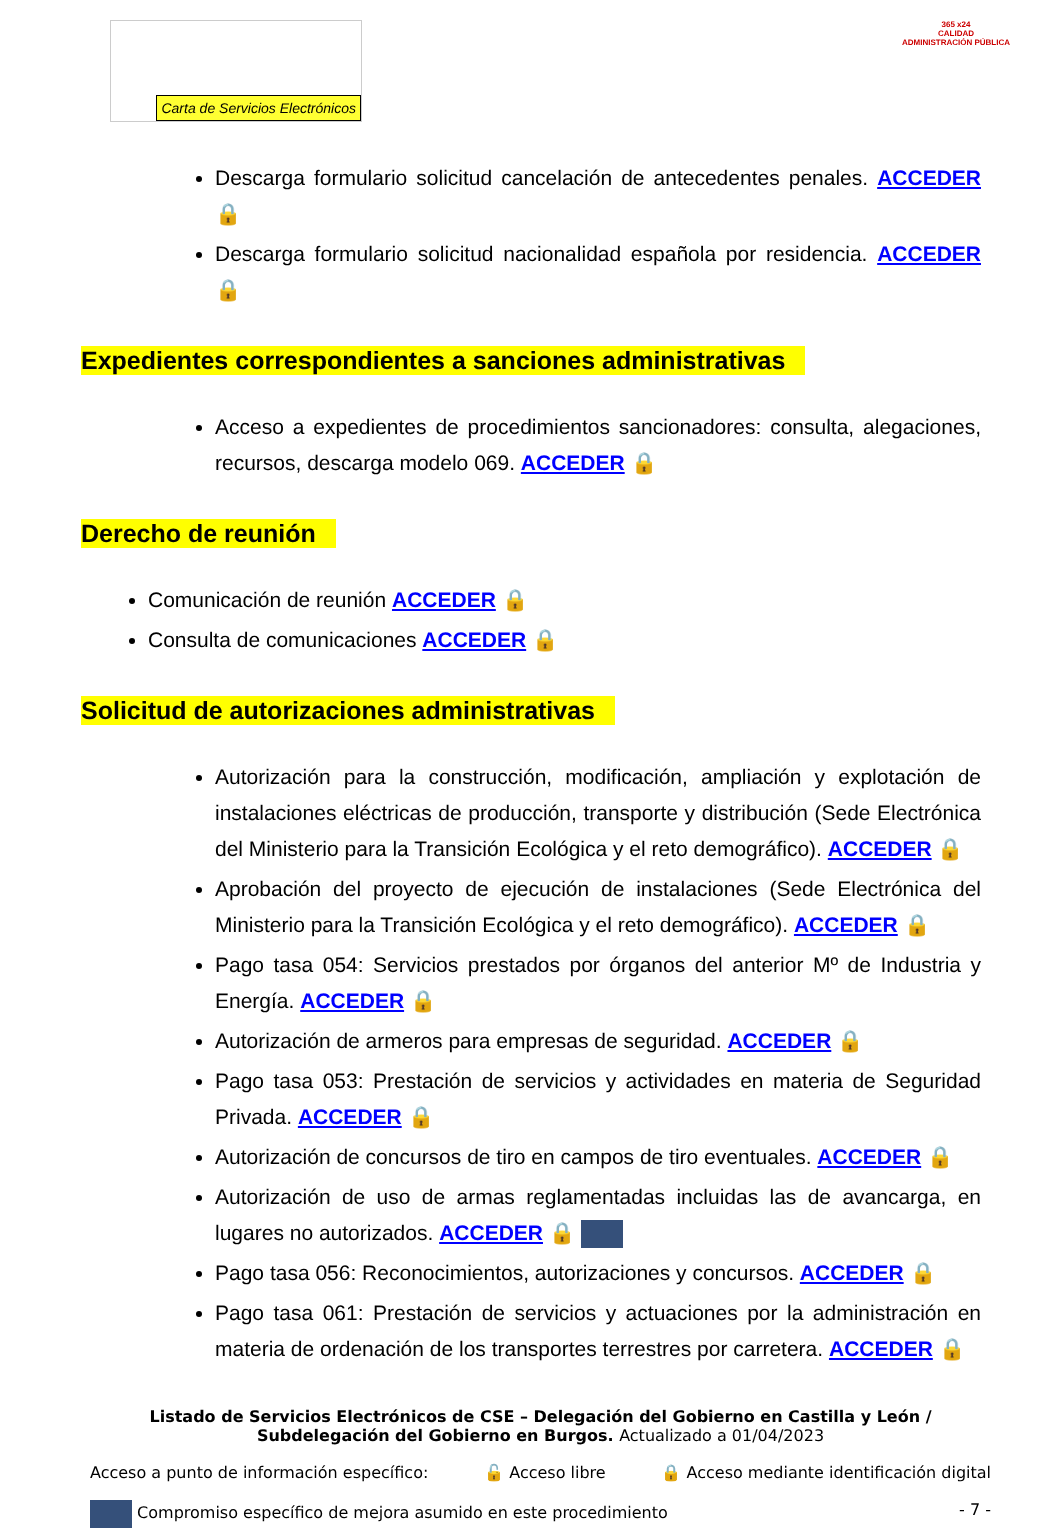Carta de Servicios Electrónicos
365 x24
CALIDAD
ADMINISTRACIÓN PÚBLICA
Descarga formulario solicitud cancelación de antecedentes penales. ACCEDER 🔒
Descarga formulario solicitud nacionalidad española por residencia. ACCEDER 🔒
Expedientes correspondientes a sanciones administrativas
Acceso a expedientes de procedimientos sancionadores: consulta, alegaciones, recursos, descarga modelo 069. ACCEDER 🔒
Derecho de reunión
Comunicación de reunión ACCEDER 🔒
Consulta de comunicaciones ACCEDER 🔒
Solicitud de autorizaciones administrativas
Autorización para la construcción, modificación, ampliación y explotación de instalaciones eléctricas de producción, transporte y distribución (Sede Electrónica del Ministerio para la Transición Ecológica y el reto demográfico). ACCEDER 🔒
Aprobación del proyecto de ejecución de instalaciones (Sede Electrónica del Ministerio para la Transición Ecológica y el reto demográfico). ACCEDER 🔒
Pago tasa 054: Servicios prestados por órganos del anterior Mº de Industria y Energía. ACCEDER 🔒
Autorización de armeros para empresas de seguridad. ACCEDER 🔒
Pago tasa 053: Prestación de servicios y actividades en materia de Seguridad Privada. ACCEDER 🔒
Autorización de concursos de tiro en campos de tiro eventuales. ACCEDER 🔒
Autorización de uso de armas reglamentadas incluidas las de avancarga, en lugares no autorizados. ACCEDER 🔒
Pago tasa 056: Reconocimientos, autorizaciones y concursos. ACCEDER 🔒
Pago tasa 061: Prestación de servicios y actuaciones por la administración en materia de ordenación de los transportes terrestres por carretera. ACCEDER 🔒
Listado de Servicios Electrónicos de CSE – Delegación del Gobierno en Castilla y León / Subdelegación del Gobierno en Burgos. Actualizado a 01/04/2023
Acceso a punto de información específico: 🔓 Acceso libre 🔒 Acceso mediante identificación digital
Compromiso específico de mejora asumido en este procedimiento - 7 -